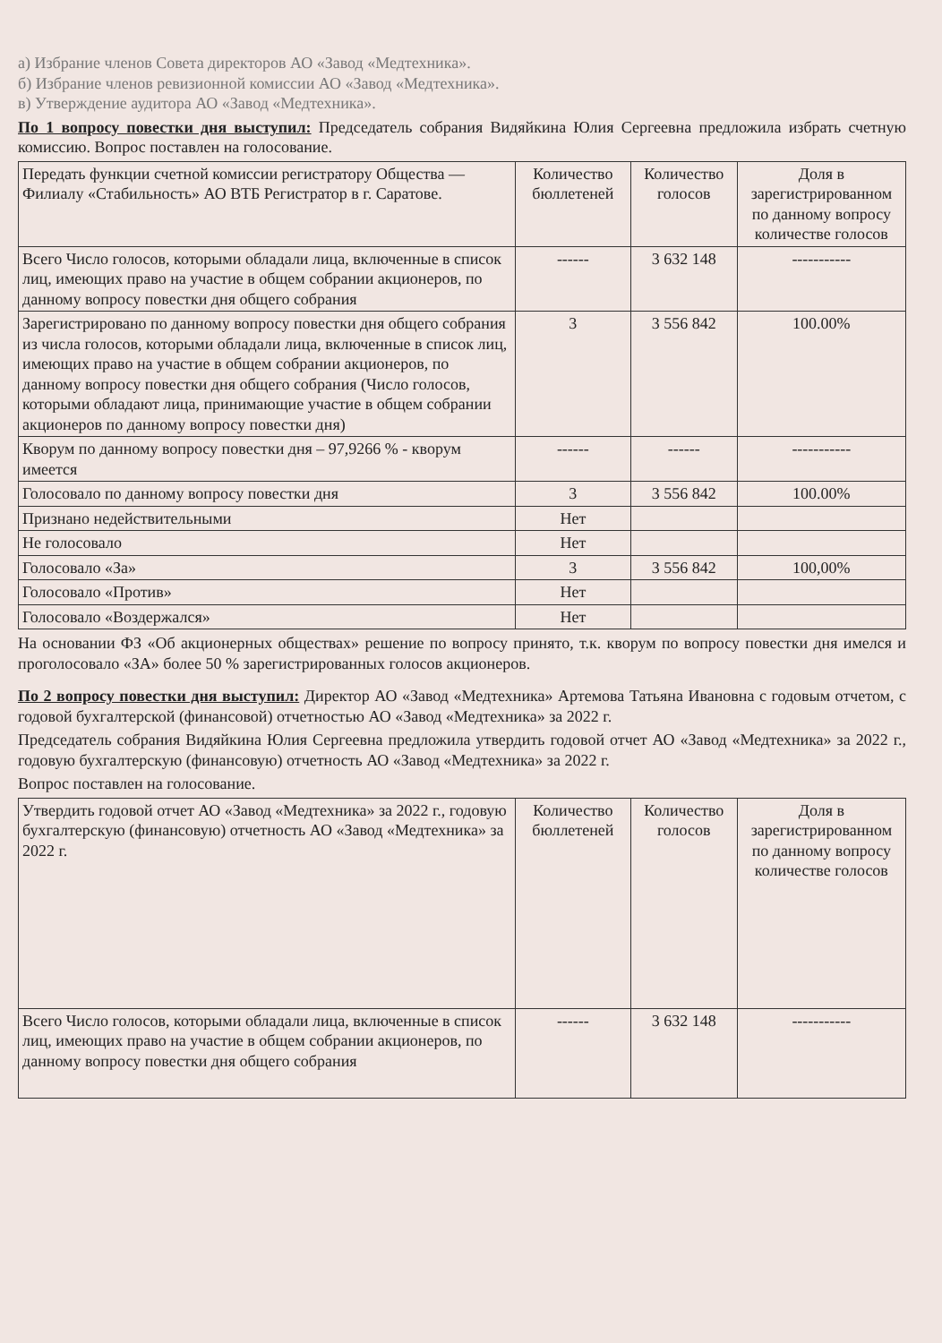а) Избрание членов Совета директоров АО «Завод «Медтехника».
б) Избрание членов ревизионной комиссии АО «Завод «Медтехника».
в) Утверждение аудитора АО «Завод «Медтехника».
По 1 вопросу повестки дня выступил: Председатель собрания Видяйкина Юлия Сергеевна предложила избрать счетную комиссию. Вопрос поставлен на голосование.
| Передать функции счетной комиссии регистратору Общества — Филиалу «Стабильность» АО ВТБ Регистратор в г. Саратове. | Количество бюллетеней | Количество голосов | Доля в зарегистрированном по данному вопросу количестве голосов |
| Всего Число голосов, которыми обладали лица, включенные в список лиц, имеющих право на участие в общем собрании акционеров, по данному вопросу повестки дня общего собрания | ------ | 3 632 148 | ----------- |
| Зарегистрировано по данному вопросу повестки дня общего собрания из числа голосов, которыми обладали лица, включенные в список лиц, имеющих право на участие в общем собрании акционеров, по данному вопросу повестки дня общего собрания (Число голосов, которыми обладают лица, принимающие участие в общем собрании акционеров по данному вопросу повестки дня) | 3 | 3 556 842 | 100.00% |
| Кворум по данному вопросу повестки дня – 97,9266 % - кворум имеется | ------ | ------ | ----------- |
| Голосовало по данному вопросу повестки дня | 3 | 3 556 842 | 100.00% |
| Признано недействительными | Нет | | |
| Не голосовало | Нет | | |
| Голосовало «За» | 3 | 3 556 842 | 100,00% |
| Голосовало «Против» | Нет | | |
| Голосовало «Воздержался» | Нет | | |
На основании ФЗ «Об акционерных обществах» решение по вопросу принято, т.к. кворум по вопросу повестки дня имелся и проголосовало «ЗА» более 50 % зарегистрированных голосов акционеров.
По 2 вопросу повестки дня выступил: Директор АО «Завод «Медтехника» Артемова Татьяна Ивановна с годовым отчетом, с годовой бухгалтерской (финансовой) отчетностью АО «Завод «Медтехника» за 2022 г.
Председатель собрания Видяйкина Юлия Сергеевна предложила утвердить годовой отчет АО «Завод «Медтехника» за 2022 г., годовую бухгалтерскую (финансовую) отчетность АО «Завод «Медтехника» за 2022 г.
Вопрос поставлен на голосование.
| Утвердить годовой отчет АО «Завод «Медтехника» за 2022 г., годовую бухгалтерскую (финансовую) отчетность АО «Завод «Медтехника» за 2022 г. | Количество бюллетеней | Количество голосов | Доля в зарегистрированном по данному вопросу количестве голосов |
| Всего Число голосов, которыми обладали лица, включенные в список лиц, имеющих право на участие в общем собрании акционеров, по данному вопросу повестки дня общего собрания | ------ | 3 632 148 | ----------- |